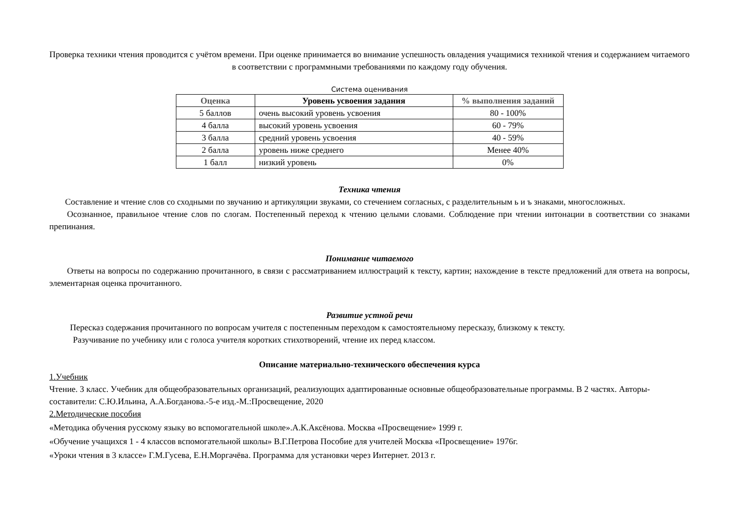Проверка техники чтения проводится с учётом времени. При оценке принимается во внимание успешность овладения учащимися техникой чтения и содержанием читаемого в соответствии с программными требованиями по каждому году обучения.
Система оценивания
| Оценка | Уровень усвоения задания | % выполнения заданий |
| --- | --- | --- |
| 5 баллов | очень высокий уровень усвоения | 80 - 100% |
| 4 балла | высокий уровень усвоения | 60 - 79% |
| 3 балла | средний уровень усвоения | 40 - 59% |
| 2 балла | уровень ниже среднего | Менее 40% |
| 1 балл | низкий уровень | 0% |
Техника чтения
Составление и чтение слов со сходными по звучанию и артикуляции звуками, со стечением согласных, с разделительным ь и ъ знаками, многосложных.
Осознанное, правильное чтение слов по слогам. Постепенный переход к чтению целыми словами. Соблюдение при чтении интонации в соответствии со знаками препинания.
Понимание читаемого
Ответы на вопросы по содержанию прочитанного, в связи с рассматриванием иллюстраций к тексту, картин; нахождение в тексте предложений для ответа на вопросы, элементарная оценка прочитанного.
Развитие устной речи
Пересказ содержания прочитанного по вопросам учителя с постепенным переходом к самостоятельному пересказу, близкому к тексту.
Разучивание по учебнику или с голоса учителя коротких стихотворений, чтение их перед классом.
Описание материально-технического обеспечения курса
1.Учебник
Чтение. 3 класс. Учебник для общеобразовательных организаций, реализующих адаптированные основные общеобразовательные программы. В 2 частях. Авторы-составители: С.Ю.Ильина, А.А.Богданова.-5-е изд.-М.:Просвещение, 2020
2.Методические пособия
«Методика обучения русскому языку во вспомогательной школе».А.К.Аксёнова. Москва «Просвещение» 1999 г.
«Обучение учащихся 1 - 4 классов вспомогательной школы» В.Г.Петрова Пособие для учителей Москва «Просвещение» 1976г.
«Уроки чтения в 3 классе» Г.М.Гусева, Е.Н.Моргачёва. Программа для установки через Интернет. 2013 г.